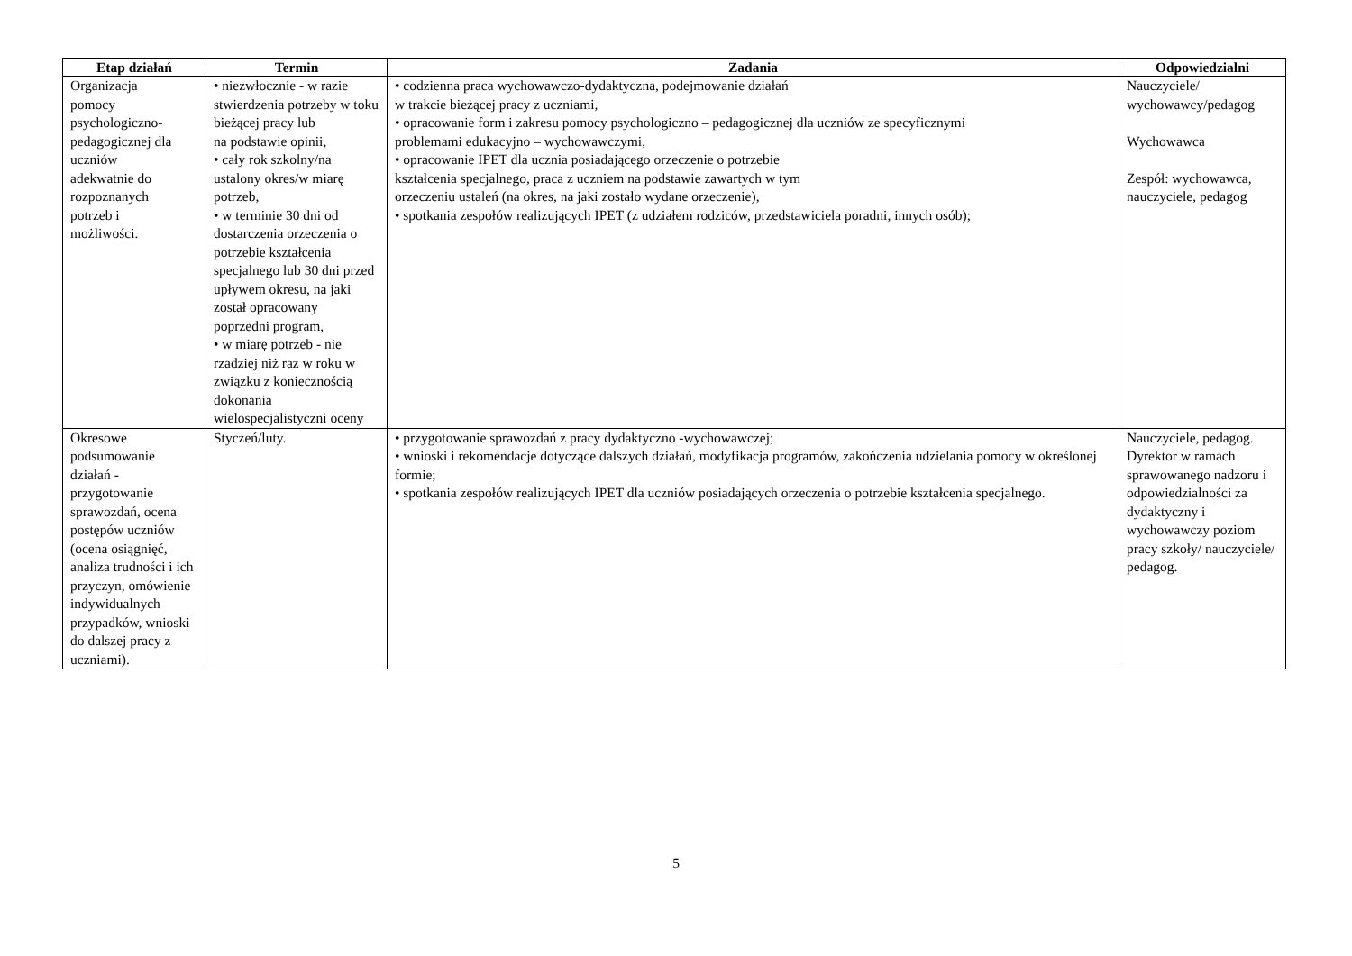| Etap działań | Termin | Zadania | Odpowiedzialni |
| --- | --- | --- | --- |
| Organizacja pomocy psychologiczno- pedagogicznej dla uczniów adekwatnie do rozpoznanych potrzeb i możliwości. | • niezwłocznie - w razie stwierdzenia potrzeby w toku bieżącej pracy lub na podstawie opinii, • cały rok szkolny/na ustalony okres/w miarę potrzeb, • w terminie 30 dni od dostarczenia orzeczenia o potrzebie kształcenia specjalnego lub 30 dni przed upływem okresu, na jaki został opracowany poprzedni program, • w miarę potrzeb - nie rzadziej niż raz w roku w związku z koniecznością dokonania wielospecjalistyczni oceny | • codzienna praca wychowawczo-dydaktyczna, podejmowanie działań w trakcie bieżącej pracy z uczniami, • opracowanie form i zakresu pomocy psychologiczno – pedagogicznej dla uczniów ze specyficznymi problemami edukacyjno – wychowawczymi, • opracowanie IPET dla ucznia posiadającego orzeczenie o potrzebie kształcenia specjalnego, praca z uczniem na podstawie zawartych w tym orzeczeniu ustaleń (na okres, na jaki zostało wydane orzeczenie), • spotkania zespołów realizujących IPET (z udziałem rodziców, przedstawiciela poradni, innych osób); | Nauczyciele/ wychowawcy/pedagog Wychowawca Zespół: wychowawca, nauczyciele, pedagog |
| Okresowe podsumowanie działań - przygotowanie sprawozdań, ocena postępów uczniów (ocena osiągnięć, analiza trudności i ich przyczyn, omówienie indywidualnych przypadków, wnioski do dalszej pracy z uczniami). | Styczeń/luty. | • przygotowanie sprawozdań z pracy dydaktyczno -wychowawczej; • wnioski i rekomendacje dotyczące dalszych działań, modyfikacja programów, zakończenia udzielania pomocy w określonej formie; • spotkania zespołów realizujących IPET dla uczniów posiadających orzeczenia o potrzebie kształcenia specjalnego. | Nauczyciele, pedagog. Dyrektor w ramach sprawowanego nadzoru i odpowiedzialności za dydaktyczny i wychowawczy poziom pracy szkoły/ nauczyciele/ pedagog. |
5